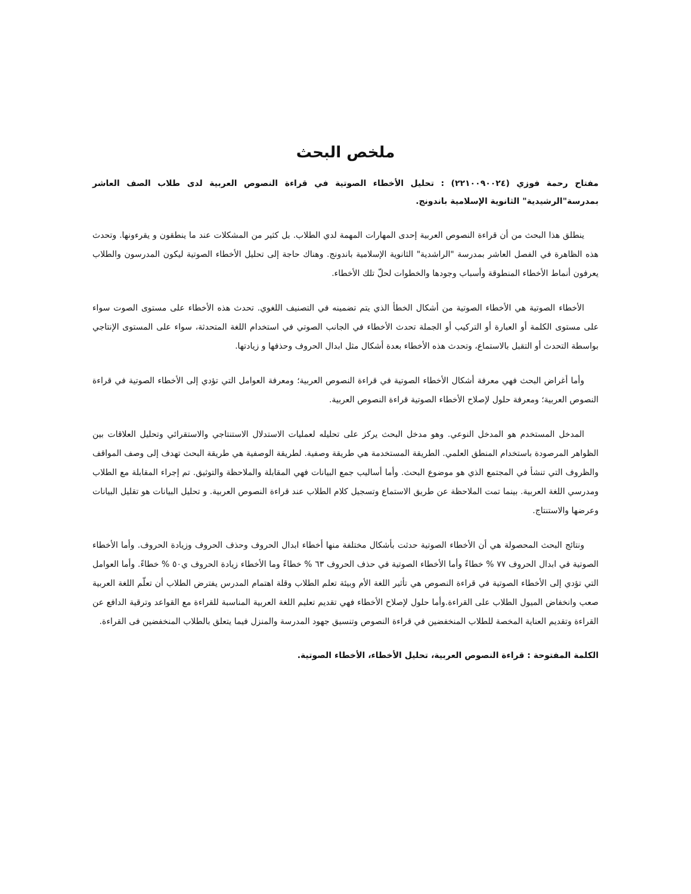ملخص البحث
مفتاح رحمة فوزي (٢٢١٠٠٩٠٠٢٤) : تحليل الأخطاء الصوتية في قراءة النصوص العربية لدى طلاب الصف العاشر بمدرسة"الرشيدية" الثانوية الإسلامية باندونج.
ينطلق هذا البحث من أن قراءة النصوص العربية إحدى المهارات المهمة لدي الطلاب. بل كثير من المشكلات عند ما ينطقون و يقرءونها. وتحدث هذه الظاهرة في الفصل العاشر بمدرسة "الراشدية" الثانوية الإسلامية باندونج. وهناك حاجة إلى تحليل الأخطاء الصوتية ليكون المدرسون والطلاب يعرفون أنماط الأخطاء المنطوقة وأسباب وجودها والخطوات لحلّ تلك الأخطاء.
الأخطاء الصوتية هي الأخطاء الصوتية من أشكال الخطأ الذي يتم تضمينه في التصنيف اللغوي. تحدث هذه الأخطاء على مستوى الصوت سواء على مستوى الكلمة أو العبارة أو التركيب أو الجملة تحدث الأخطاء في الجانب الصوتي في استخدام اللغة المتحدثة، سواء على المستوى الإنتاجي بواسطة التحدث أو التقبل بالاستماع، وتحدث هذه الأخطاء بعدة أشكال مثل ابدال الحروف وحذفها و زيادتها.
وأما أغراض البحث فهي معرفة أشكال الأخطاء الصوتية في قراءة النصوص العربية؛ ومعرفة العوامل التي تؤدي إلى الأخطاء الصوتية في قراءة النصوص العربية؛ ومعرفة حلول لإصلاح الأخطاء الصوتية قراءة النصوص العربية.
المدخل المستخدم هو المدخل النوعي. وهو مدخل البحث يركز على تحليله لعمليات الاستدلال الاستنتاجي والاستقرائي وتحليل العلاقات بين الظواهر المرصودة باستخدام المنطق العلمي. الطريقة المستخدمة هي طريقة وصفية. لطريقة الوصفية هي طريقة البحث تهدف إلى وصف المواقف والظروف التي تنشأ في المجتمع الذي هو موضوع البحث. وأما أساليب جمع البيانات فهي المقابلة والملاحظة والتوثيق. تم إجراء المقابلة مع الطلاب ومدرسي اللغة العربية. بينما تمت الملاحظة عن طريق الاستماع وتسجيل كلام الطلاب عند قراءة النصوص العربية. و تحليل البيانات هو تقليل البيانات وعرضها والاستنتاج.
ونتائج البحث المحصولة هي أن الأخطاء الصوتية حدثت بأشكال مختلفة منها أخطاء ابدال الحروف وحذف الحروف وزيادة الحروف. وأما الأخطاء الصوتية في ابدال الحروف ٧٧ % خطاءً وأما الأخطاء الصوتية في حذف الحروف ٦٣ % خطاءً وما الأخطاء زيادة الحروف ي٥٠ % خطاءً. وأما العوامل التي تؤدي إلى الأخطاء الصوتية في قراءة النصوص هي تأثير اللغة الأم وبيئة تعلم الطلاب وقلة اهتمام المدرس يفترض الطلاب أن تعلّم اللغة العربية صعب وانخفاض الميول الطلاب على القراءة.وأما حلول لإصلاح الأخطاء فهي تقديم تعليم اللغة العربية المناسبة للقراءة مع القواعد وترقية الدافع عن القراءة وتقديم العناية المخصة للطلاب المنخفضين في قراءة النصوص وتنسيق جهود المدرسة والمنزل فيما يتعلق بالطلاب المنخفضين فى القراءة.
الكلمة المفتوحة : قراءة النصوص العربية، تحليل الأخطاء، الأخطاء الصوتية.